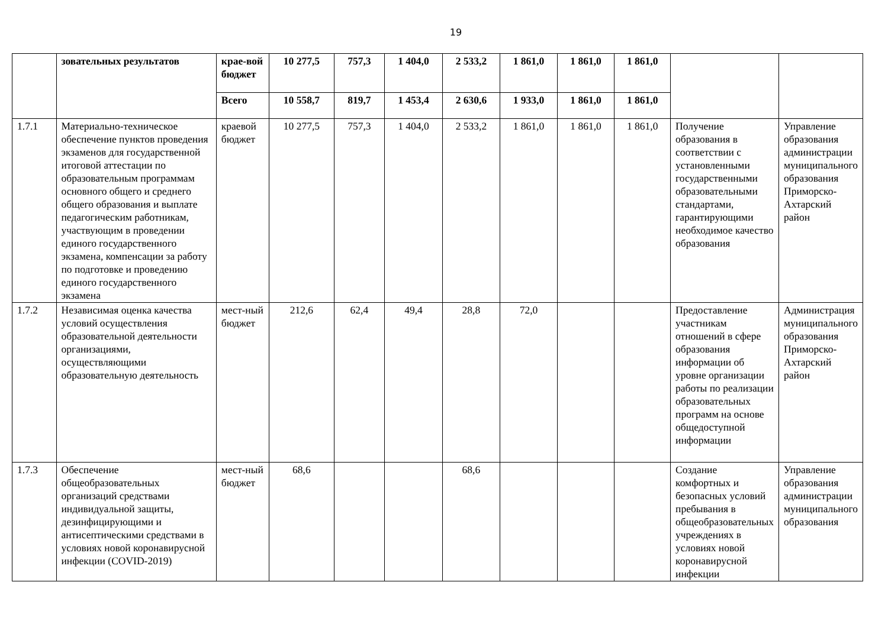19
| | зовательных результатов | крае-вой бюджет | 10 277,5 | 757,3 | 1 404,0 | 2 533,2 | 1 861,0 | 1 861,0 | 1 861,0 | | |
| | | Всего | 10 558,7 | 819,7 | 1 453,4 | 2 630,6 | 1 933,0 | 1 861,0 | 1 861,0 | | |
| 1.7.1 | Материально-техническое обеспечение пунктов проведения экзаменов для государственной итоговой аттестации по образовательным программам основного общего и среднего общего образования и выплате педагогическим работникам, участвующим в проведении единого государственного экзамена, компенсации за работу по подготовке и проведению единого государственного экзамена | краевой бюджет | 10 277,5 | 757,3 | 1 404,0 | 2 533,2 | 1 861,0 | 1 861,0 | 1 861,0 | Получение образования в соответствии с установленными государственными образовательными стандартами, гарантирующими необходимое качество образования | Управление образования администрации муниципального образования Приморско-Ахтарский район |
| 1.7.2 | Независимая оценка качества условий осуществления образовательной деятельности организациями, осуществляющими образовательную деятельность | мест-ный бюджет | 212,6 | 62,4 | 49,4 | 28,8 | 72,0 | | | Предоставление участникам отношений в сфере образования информации об уровне организации работы по реализации образовательных программ на основе общедоступной информации | Администрация муниципального образования Приморско-Ахтарский район |
| 1.7.3 | Обеспечение общеобразовательных организаций средствами индивидуальной защиты, дезинфицирующими и антисептическими средствами в условиях новой коронавирусной инфекции (COVID-2019) | мест-ный бюджет | 68,6 | | | 68,6 | | | | Создание комфортных и безопасных условий пребывания в общеобразовательных учреждениях в условиях новой коронавирусной инфекции | Управление образования администрации муниципального образования |